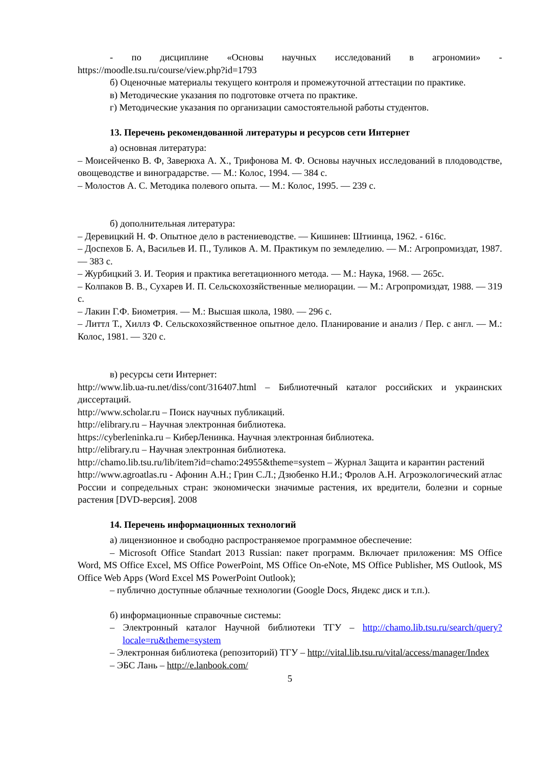- по дисциплине «Основы научных исследований в агрономии» - https://moodle.tsu.ru/course/view.php?id=1793
б) Оценочные материалы текущего контроля и промежуточной аттестации по практике.
в) Методические указания по подготовке отчета по практике.
г) Методические указания по организации самостоятельной работы студентов.
13. Перечень рекомендованной литературы и ресурсов сети Интернет
а) основная литература:
– Моисейченко В. Ф, Заверюха А. X., Трифонова М. Ф. Основы научных исследований в плодоводстве, овощеводстве и виноградарстве. — М.: Колос, 1994. — 384 с.
– Молостов А. С. Методика полевого опыта. — М.: Колос, 1995. — 239 с.
б) дополнительная литература:
– Деревицкий Н. Ф. Опытное дело в растениеводстве. — Кишинев: Штиинца, 1962. - 616с.
– Доспехов Б. А, Васильев И. П., Туликов А. М. Практикум по земледелию. — М.: Агропромиздат, 1987. — 383 с.
– Журбицкий 3. И. Теория и практика вегетационного метода. — М.: Наука, 1968. — 265с.
– Колпаков В. В., Сухарев И. П. Сельскохозяйственные мелиорации. — М.: Агропромиздат, 1988. — 319 с.
– Лакин Г.Ф. Биометрия. — М.: Высшая школа, 1980. — 296 с.
– Литтл Т., Хиллз Ф. Сельскохозяйственное опытное дело. Планирование и анализ / Пер. с англ. — М.: Колос, 1981. — 320 с.
в) ресурсы сети Интернет:
http://www.lib.ua-ru.net/diss/cont/316407.html – Библиотечный каталог российских и украинских диссертаций.
http://www.scholar.ru – Поиск научных публикаций.
http://elibrary.ru – Научная электронная библиотека.
https://cyberleninka.ru – КиберЛенинка. Научная электронная библиотека.
http://elibrary.ru – Научная электронная библиотека.
http://chamo.lib.tsu.ru/lib/item?id=chamo:24955&theme=system – Журнал Защита и карантин растений
http://www.agroatlas.ru - Афонин А.Н.; Грин С.Л.; Дзюбенко Н.И.; Фролов А.Н. Агроэкологический атлас России и сопредельных стран: экономически значимые растения, их вредители, болезни и сорные растения [DVD-версия]. 2008
14. Перечень информационных технологий
а) лицензионное и свободно распространяемое программное обеспечение:
– Microsoft Office Standart 2013 Russian: пакет программ. Включает приложения: MS Office Word, MS Office Excel, MS Office PowerPoint, MS Office On-eNote, MS Office Publisher, MS Outlook, MS Office Web Apps (Word Excel MS PowerPoint Outlook);
– публично доступные облачные технологии (Google Docs, Яндекс диск и т.п.).
б) информационные справочные системы:
– Электронный каталог Научной библиотеки ТГУ – http://chamo.lib.tsu.ru/search/query?locale=ru&theme=system
– Электронная библиотека (репозиторий) ТГУ – http://vital.lib.tsu.ru/vital/access/manager/Index
– ЭБС Лань – http://e.lanbook.com/
5